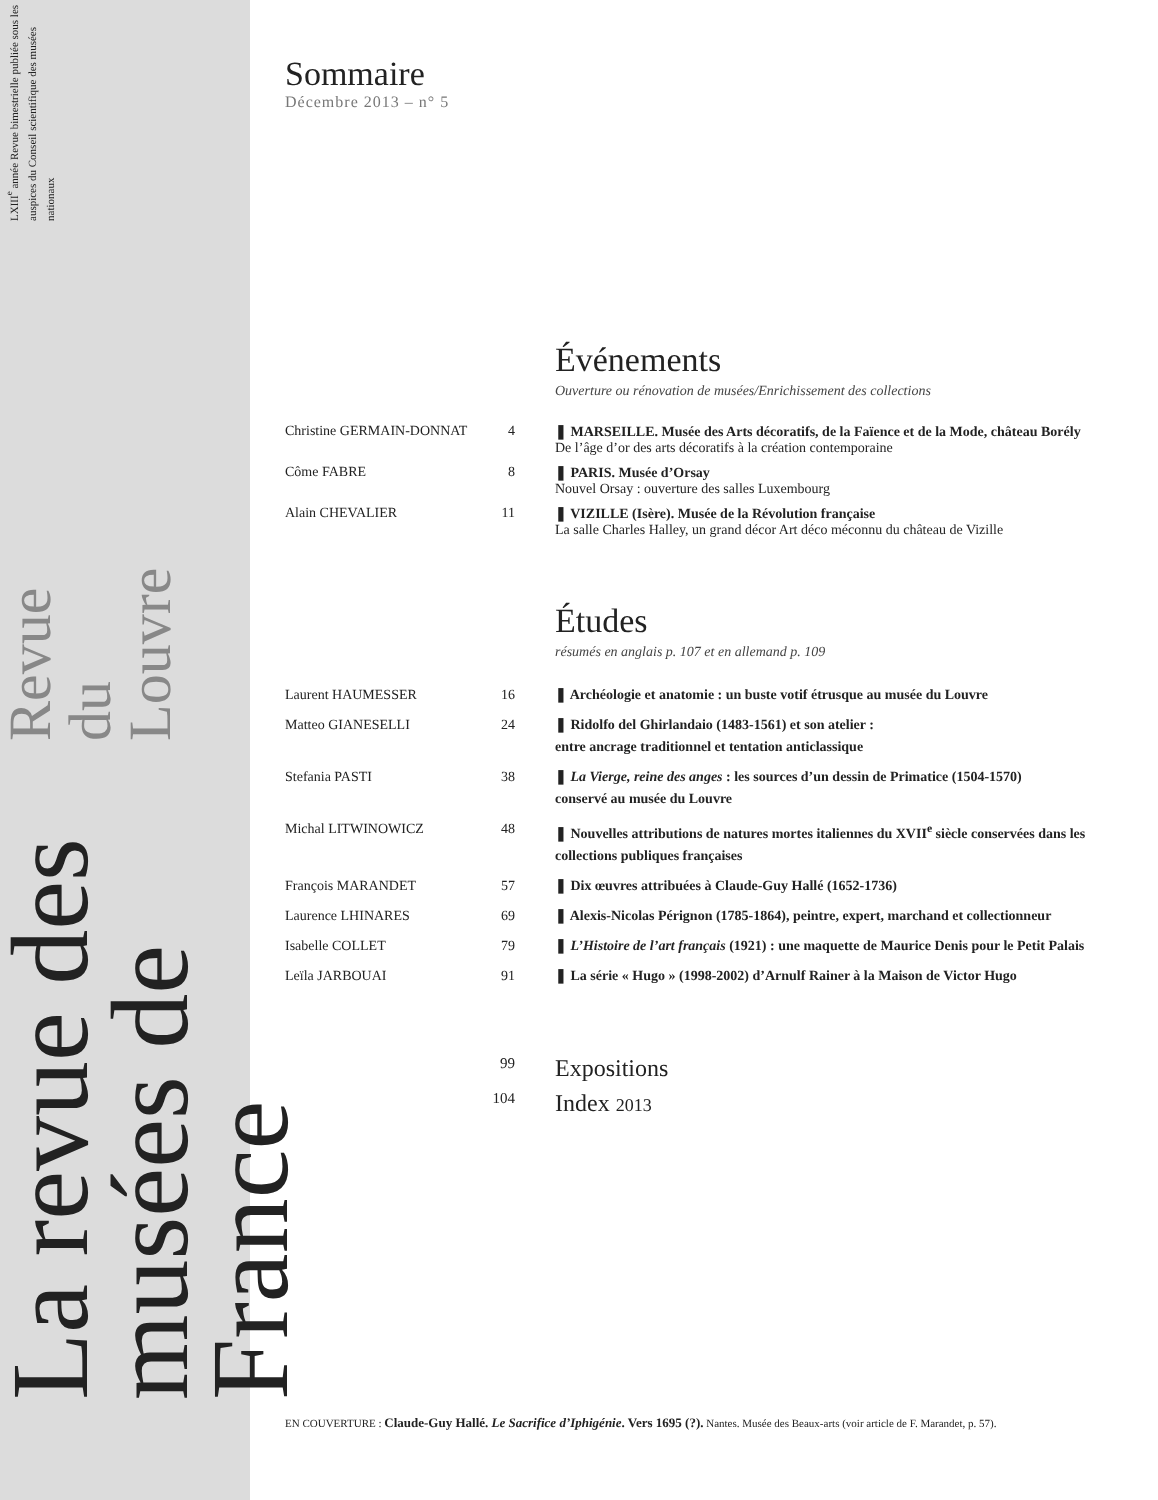La revue des musées de France
Revue du Louvre
LXIII<sup>e</sup> année Revue bimestrielle publiée sous les auspices du Conseil scientifique des musées nationaux
Sommaire
Décembre 2013 – n° 5
Événements
Ouverture ou rénovation de musées/Enrichissement des collections
| Christine GERMAIN-DONNAT | 4 | ❚ MARSEILLE. Musée des Arts décoratifs, de la Faïence et de la Mode, château Borély De l’âge d’or des arts décoratifs à la création contemporaine |
| Côme FABRE | 8 | ❚ PARIS. Musée d’Orsay Nouvel Orsay : ouverture des salles Luxembourg |
| Alain CHEVALIER | 11 | ❚ VIZILLE (Isère). Musée de la Révolution française La salle Charles Halley, un grand décor Art déco méconnu du château de Vizille |
Études
résumés en anglais p. 107 et en allemand p. 109
| Laurent HAUMESSER | 16 | ❚ Archéologie et anatomie : un buste votif étrusque au musée du Louvre |
| Matteo GIANESELLI | 24 | ❚ Ridolfo del Ghirlandaio (1483-1561) et son atelier : entre ancrage traditionnel et tentation anticlassique |
| Stefania PASTI | 38 | ❚ La Vierge, reine des anges : les sources d’un dessin de Primatice (1504-1570) conservé au musée du Louvre |
| Michal LITWINOWICZ | 48 | ❚ Nouvelles attributions de natures mortes italiennes du XVII<sup>e</sup> siècle conservées dans les collections publiques françaises |
| François MARANDET | 57 | ❚ Dix œuvres attribuées à Claude-Guy Hallé (1652-1736) |
| Laurence LHINARES | 69 | ❚ Alexis-Nicolas Pérignon (1785-1864), peintre, expert, marchand et collectionneur |
| Isabelle COLLET | 79 | ❚ L’Histoire de l’art français (1921) : une maquette de Maurice Denis pour le Petit Palais |
| Leïla JARBOUAI | 91 | ❚ La série « Hugo » (1998-2002) d’Arnulf Rainer à la Maison de Victor Hugo |
| | 99 | Expositions |
| | 104 | Index 2013 |
EN COUVERTURE : Claude-Guy Hallé. Le Sacrifice d’Iphigénie. Vers 1695 (?). Nantes. Musée des Beaux-arts (voir article de F. Marandet, p. 57).